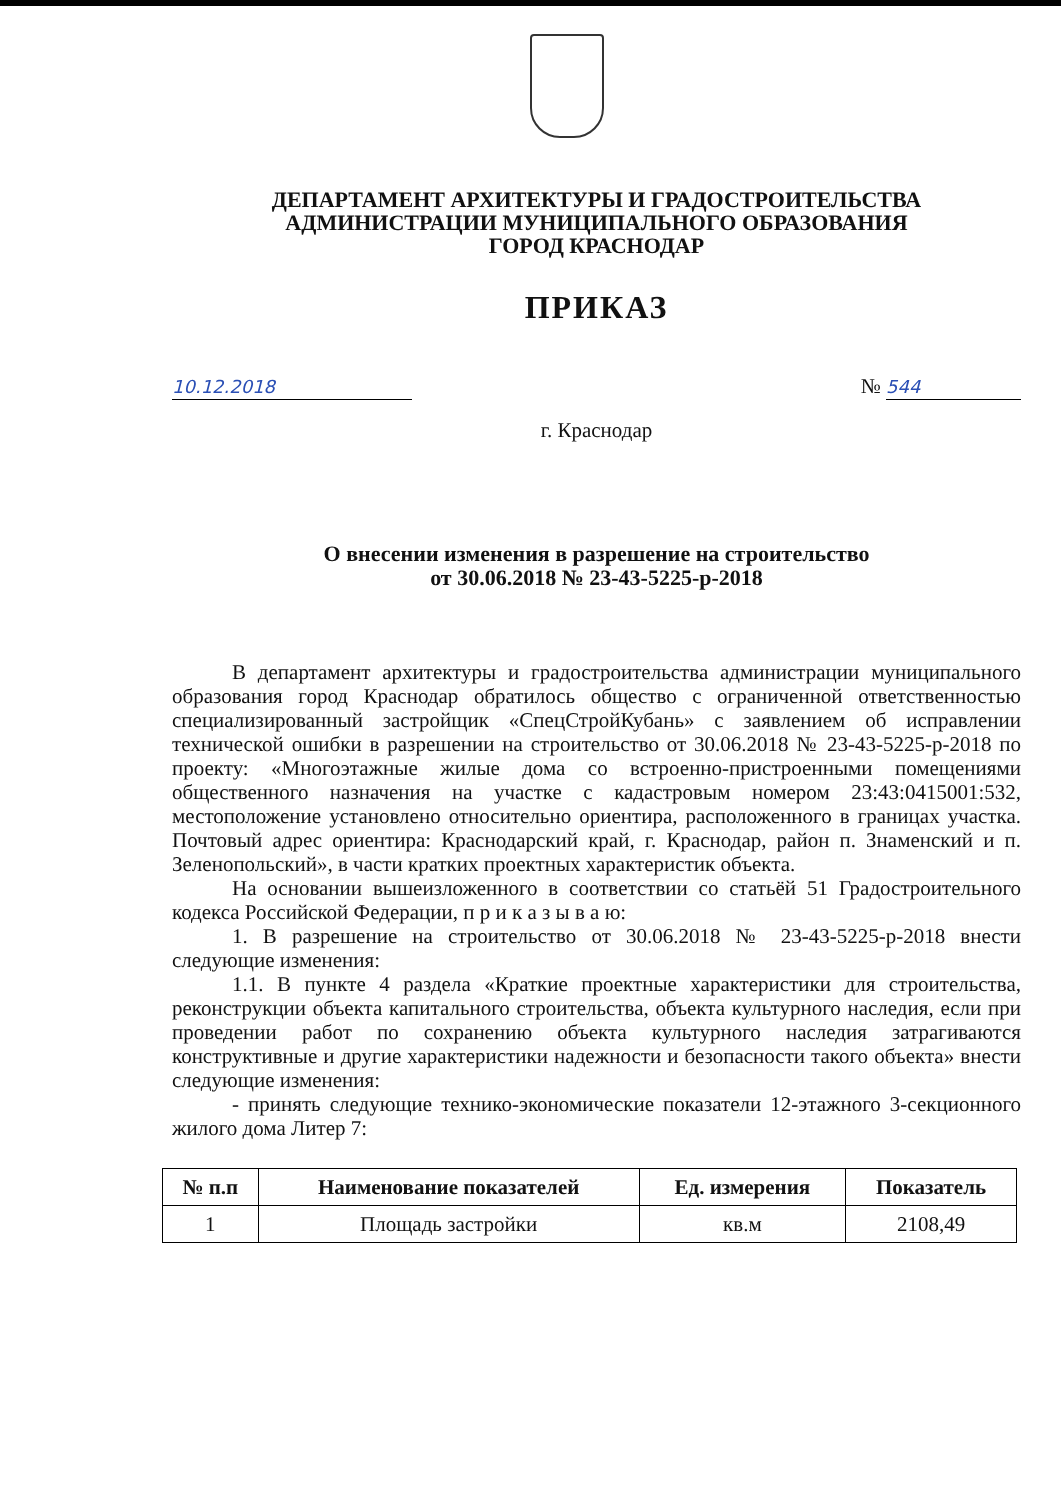ДЕПАРТАМЕНТ АРХИТЕКТУРЫ И ГРАДОСТРОИТЕЛЬСТВА
АДМИНИСТРАЦИИ МУНИЦИПАЛЬНОГО ОБРАЗОВАНИЯ
ГОРОД КРАСНОДАР
ПРИКАЗ
10.12.2018 № 544
г. Краснодар
О внесении изменения в разрешение на строительство
от 30.06.2018 № 23-43-5225-р-2018
В департамент архитектуры и градостроительства администрации муниципального образования город Краснодар обратилось общество с ограниченной ответственностью специализированный застройщик «СпецСтройКубань» с заявлением об исправлении технической ошибки в разрешении на строительство от 30.06.2018 № 23-43-5225-р-2018 по проекту: «Многоэтажные жилые дома со встроенно-пристроенными помещениями общественного назначения на участке с кадастровым номером 23:43:0415001:532, местоположение установлено относительно ориентира, расположенного в границах участка. Почтовый адрес ориентира: Краснодарский край, г. Краснодар, район п. Знаменский и п. Зеленопольский», в части кратких проектных характеристик объекта.
На основании вышеизложенного в соответствии со статьёй 51 Градостроительного кодекса Российской Федерации, п р и к а з ы в а ю:
1. В разрешение на строительство от 30.06.2018 № 23-43-5225-р-2018 внести следующие изменения:
1.1. В пункте 4 раздела «Краткие проектные характеристики для строительства, реконструкции объекта капитального строительства, объекта культурного наследия, если при проведении работ по сохранению объекта культурного наследия затрагиваются конструктивные и другие характеристики надежности и безопасности такого объекта» внести следующие изменения:
- принять следующие технико-экономические показатели 12-этажного 3-секционного жилого дома Литер 7:
| № п.п | Наименование показателей | Ед. измерения | Показатель |
| --- | --- | --- | --- |
| 1 | Площадь застройки | кв.м | 2108,49 |